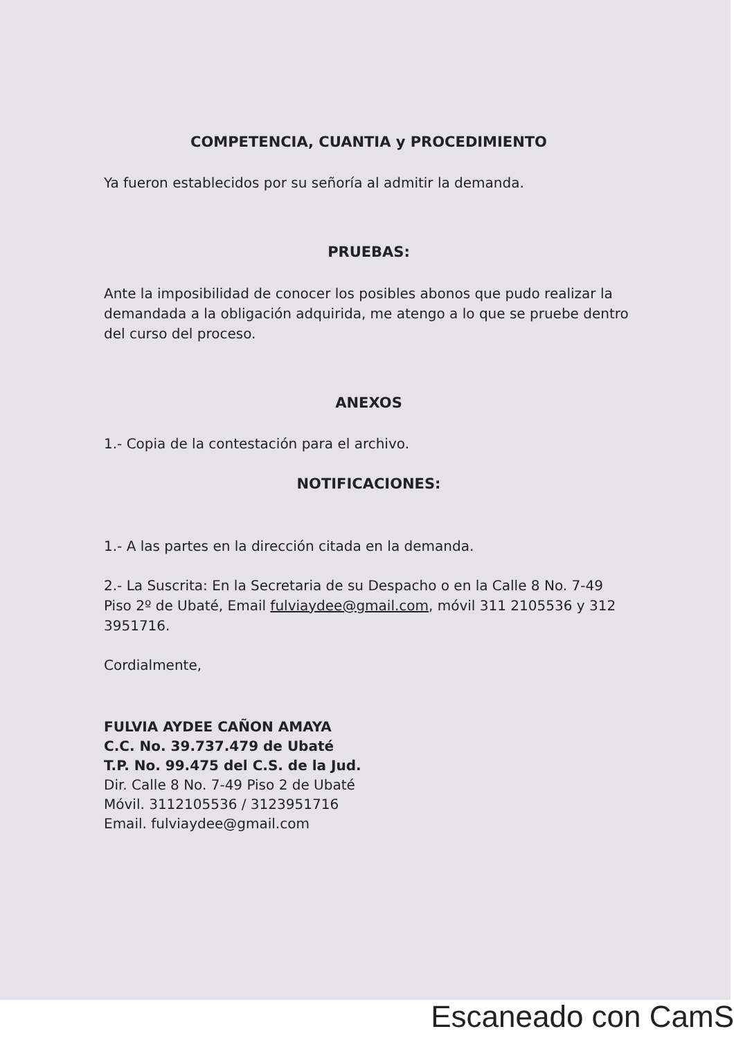COMPETENCIA, CUANTIA y PROCEDIMIENTO
Ya fueron establecidos por su señoría al admitir la demanda.
PRUEBAS:
Ante la imposibilidad de conocer los posibles abonos que pudo realizar la demandada a la obligación adquirida, me atengo a lo que se pruebe dentro del curso del proceso.
ANEXOS
1.- Copia de la contestación para el archivo.
NOTIFICACIONES:
1.- A las partes en la dirección citada en la demanda.
2.- La Suscrita: En la Secretaria de su Despacho o en la Calle 8 No. 7-49 Piso 2º de Ubaté, Email fulviaydee@gmail.com, móvil 311 2105536 y 312 3951716.
Cordialmente,
FULVIA AYDEE CAÑON AMAYA
C.C. No. 39.737.479 de Ubaté
T.P. No. 99.475 del C.S. de la Jud.
Dir. Calle 8 No. 7-49 Piso 2 de Ubaté
Móvil. 3112105536 / 3123951716
Email. fulviaydee@gmail.com
Escaneado con CamS